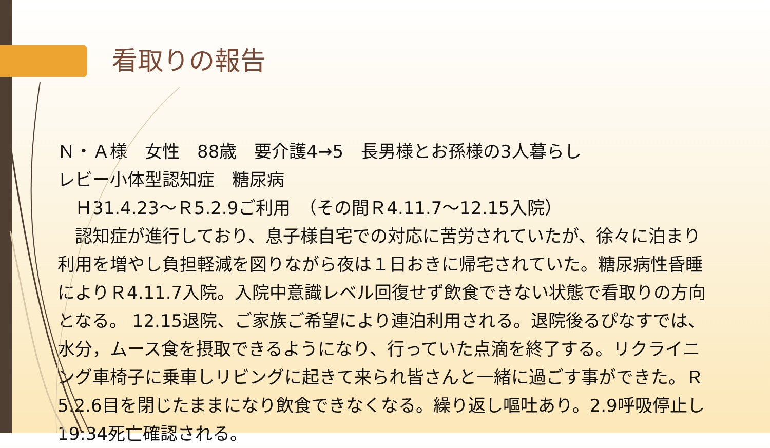看取りの報告
Ｎ・Ａ様　女性　88歳　要介護4→5　長男様とお孫様の3人暮らし
レビー小体型認知症　糖尿病
　Ｈ31.4.23～Ｒ5.2.9ご利用　（その間Ｒ4.11.7～12.15入院）
　認知症が進行しており、息子様自宅での対応に苦労されていたが、徐々に泊まり利用を増やし負担軽減を図りながら夜は１日おきに帰宅されていた。糖尿病性昏睡によりＲ4.11.7入院。入院中意識レベル回復せず飲食できない状態で看取りの方向となる。 12.15退院、ご家族ご希望により連泊利用される。退院後るぴなすでは、水分，ムース食を摂取できるようになり、行っていた点滴を終了する。リクライニング車椅子に乗車しリビングに起きて来られ皆さんと一緒に過ごす事ができた。Ｒ5.2.6目を閉じたままになり飲食できなくなる。繰り返し嘔吐あり。2.9呼吸停止し19:34死亡確認される。